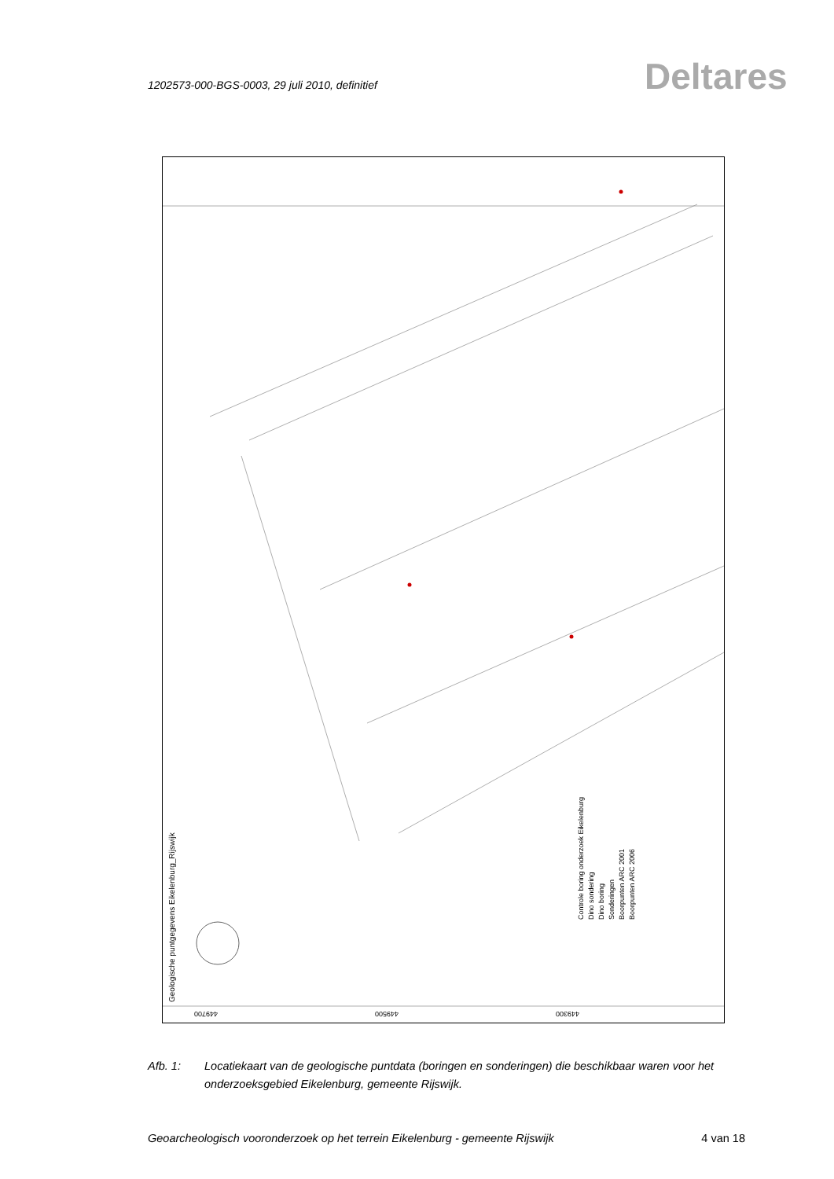1202573-000-BGS-0003, 29 juli 2010, definitief
Deltares
Geologische puntgegevens Eikelenburg_Rijswijk
449700
449500
449300
Controle boring onderzoek Eikelenburg
Dino sondering
Dino boring
Sonderingen
Boorpunten ARC 2001
Boorpunten ARC 2006
Afb. 1: Locatiekaart van de geologische puntdata (boringen en sonderingen) die beschikbaar waren voor het onderzoeksgebied Eikelenburg, gemeente Rijswijk.
Geoarcheologisch vooronderzoek op het terrein Eikelenburg - gemeente Rijswijk 4 van 18